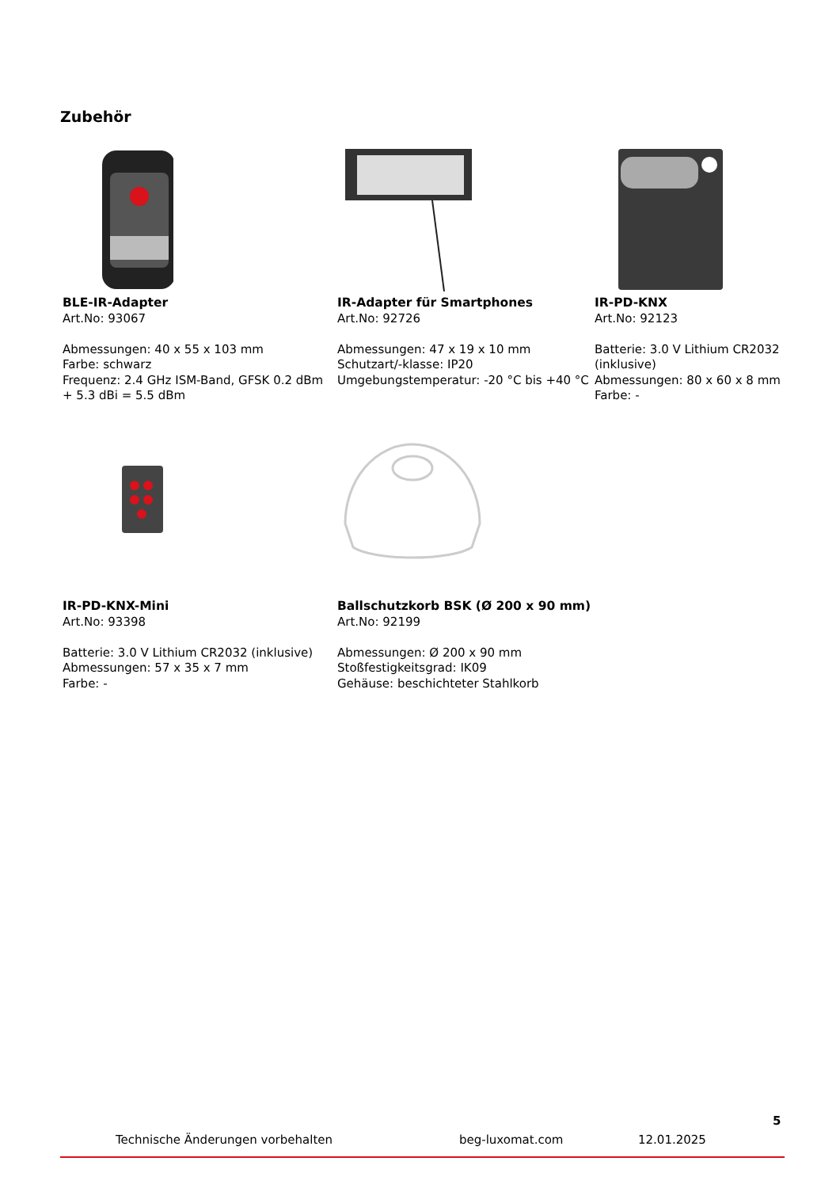Zubehör
BLE-IR-Adapter
Art.No: 93067
Abmessungen: 40 x 55 x 103 mm
Farbe: schwarz
Frequenz: 2.4 GHz ISM-Band, GFSK 0.2 dBm + 5.3 dBi = 5.5 dBm
IR-Adapter für Smartphones
Art.No: 92726
Abmessungen: 47 x 19 x 10 mm
Schutzart/-klasse: IP20
Umgebungstemperatur: -20 °C bis +40 °C
IR-PD-KNX
Art.No: 92123
Batterie: 3.0 V Lithium CR2032 (inklusive)
Abmessungen: 80 x 60 x 8 mm
Farbe: -
IR-PD-KNX-Mini
Art.No: 93398
Batterie: 3.0 V Lithium CR2032 (inklusive)
Abmessungen: 57 x 35 x 7 mm
Farbe: -
Ballschutzkorb BSK (Ø 200 x 90 mm)
Art.No: 92199
Abmessungen: Ø 200 x 90 mm
Stoßfestigkeitsgrad: IK09
Gehäuse: beschichteter Stahlkorb
5
Technische Änderungen vorbehalten beg-luxomat.com 12.01.2025